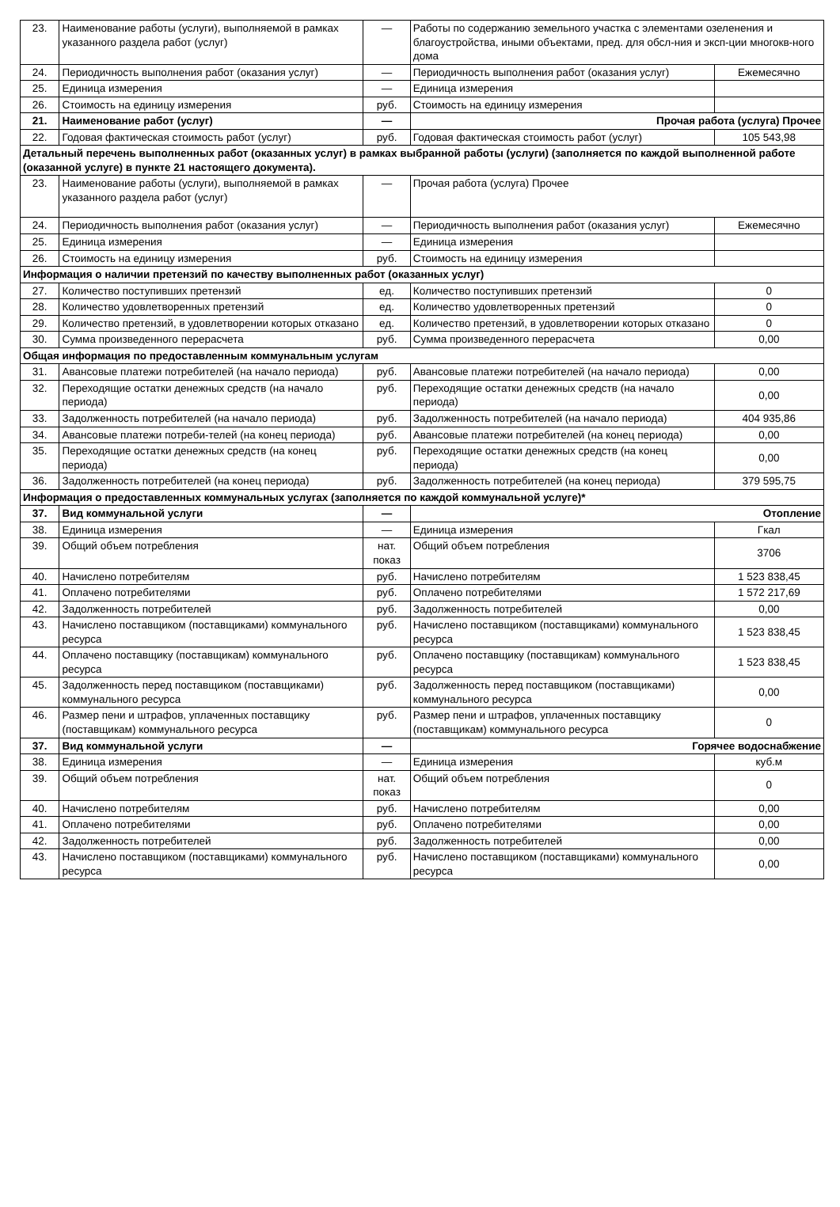| 23. | Наименование работы (услуги), выполняемой в рамках указанного раздела работ (услуг) | — | Работы по содержанию земельного участка с элементами озеленения и благоустройства, иными объектами, пред. для обсл-ния и эксп-ции многокв-ного дома | |
| 24. | Периодичность выполнения работ (оказания услуг) | — | Периодичность выполнения работ (оказания услуг) | Ежемесячно |
| 25. | Единица измерения | — | Единица измерения | |
| 26. | Стоимость на единицу измерения | руб. | Стоимость на единицу измерения | |
| 21. | Наименование работ (услуг) | — | Прочая работа (услуга) Прочее | |
| 22. | Годовая фактическая стоимость работ (услуг) | руб. | Годовая фактическая стоимость работ (услуг) | 105 543,98 |
| Детальный перечень выполненных работ (оказанных услуг) в рамках выбранной работы (услуги) (заполняется по каждой выполненной работе (оказанной услуге) в пункте 21 настоящего документа). | | | | |
| 23. | Наименование работы (услуги), выполняемой в рамках указанного раздела работ (услуг) | — | Прочая работа (услуга) Прочее | |
| 24. | Периодичность выполнения работ (оказания услуг) | — | Периодичность выполнения работ (оказания услуг) | Ежемесячно |
| 25. | Единица измерения | — | Единица измерения | |
| 26. | Стоимость на единицу измерения | руб. | Стоимость на единицу измерения | |
| Информация о наличии претензий по качеству выполненных работ (оказанных услуг) | | | | |
| 27. | Количество поступивших претензий | ед. | Количество поступивших претензий | 0 |
| 28. | Количество удовлетворенных претензий | ед. | Количество удовлетворенных претензий | 0 |
| 29. | Количество претензий, в удовлетворении которых отказано | ед. | Количество претензий, в удовлетворении которых отказано | 0 |
| 30. | Сумма произведенного перерасчета | руб. | Сумма произведенного перерасчета | 0,00 |
| Общая информация по предоставленным коммунальным услугам | | | | |
| 31. | Авансовые платежи потребителей (на начало периода) | руб. | Авансовые платежи потребителей (на начало периода) | 0,00 |
| 32. | Переходящие остатки денежных средств (на начало периода) | руб. | Переходящие остатки денежных средств (на начало периода) | 0,00 |
| 33. | Задолженность потребителей (на начало периода) | руб. | Задолженность потребителей (на начало периода) | 404 935,86 |
| 34. | Авансовые платежи потреби-телей (на конец периода) | руб. | Авансовые платежи потребителей (на конец периода) | 0,00 |
| 35. | Переходящие остатки денежных средств (на конец периода) | руб. | Переходящие остатки денежных средств (на конец периода) | 0,00 |
| 36. | Задолженность потребителей (на конец периода) | руб. | Задолженность потребителей (на конец периода) | 379 595,75 |
| Информация о предоставленных коммунальных услугах (заполняется по каждой коммунальной услуге)* | | | | |
| 37. | Вид коммунальной услуги | — | Отопление | |
| 38. | Единица измерения | — | Единица измерения | Гкал |
| 39. | Общий объем потребления | нат. показ | Общий объем потребления | 3706 |
| 40. | Начислено потребителям | руб. | Начислено потребителям | 1 523 838,45 |
| 41. | Оплачено потребителями | руб. | Оплачено потребителями | 1 572 217,69 |
| 42. | Задолженность потребителей | руб. | Задолженность потребителей | 0,00 |
| 43. | Начислено поставщиком (поставщиками) коммунального ресурса | руб. | Начислено поставщиком (поставщиками) коммунального ресурса | 1 523 838,45 |
| 44. | Оплачено поставщику (поставщикам) коммунального ресурса | руб. | Оплачено поставщику (поставщикам) коммунального ресурса | 1 523 838,45 |
| 45. | Задолженность перед поставщиком (поставщиками) коммунального ресурса | руб. | Задолженность перед поставщиком (поставщиками) коммунального ресурса | 0,00 |
| 46. | Размер пени и штрафов, уплаченных поставщику (поставщикам) коммунального ресурса | руб. | Размер пени и штрафов, уплаченных поставщику (поставщикам) коммунального ресурса | 0 |
| 37. | Вид коммунальной услуги | — | Горячее водоснабжение | |
| 38. | Единица измерения | — | Единица измерения | куб.м |
| 39. | Общий объем потребления | нат. показ | Общий объем потребления | 0 |
| 40. | Начислено потребителям | руб. | Начислено потребителям | 0,00 |
| 41. | Оплачено потребителями | руб. | Оплачено потребителями | 0,00 |
| 42. | Задолженность потребителей | руб. | Задолженность потребителей | 0,00 |
| 43. | Начислено поставщиком (поставщиками) коммунального ресурса | руб. | Начислено поставщиком (поставщиками) коммунального ресурса | 0,00 |